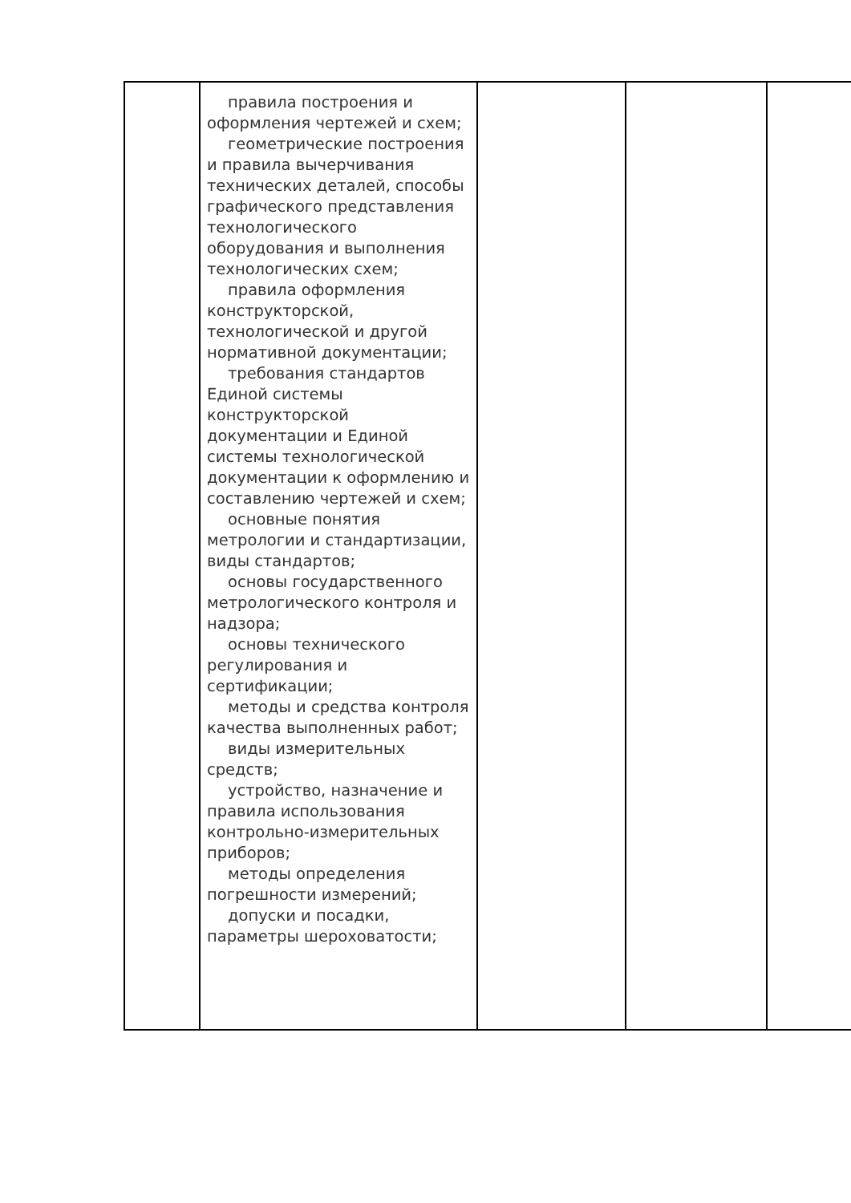| | правила построения и оформления чертежей и схем; геометрические построения и правила вычерчивания технических деталей, способы графического представления технологического оборудования и выполнения технологических схем; правила оформления конструкторской, технологической и другой нормативной документации; требования стандартов Единой системы конструкторской документации и Единой системы технологической документации к оформлению и составлению чертежей и схем; основные понятия метрологии и стандартизации, виды стандартов; основы государственного метрологического контроля и надзора; основы технического регулирования и сертификации; методы и средства контроля качества выполненных работ; виды измерительных средств; устройство, назначение и правила использования контрольно-измерительных приборов; методы определения погрешности измерений; допуски и посадки, параметры шероховатости; | | | |